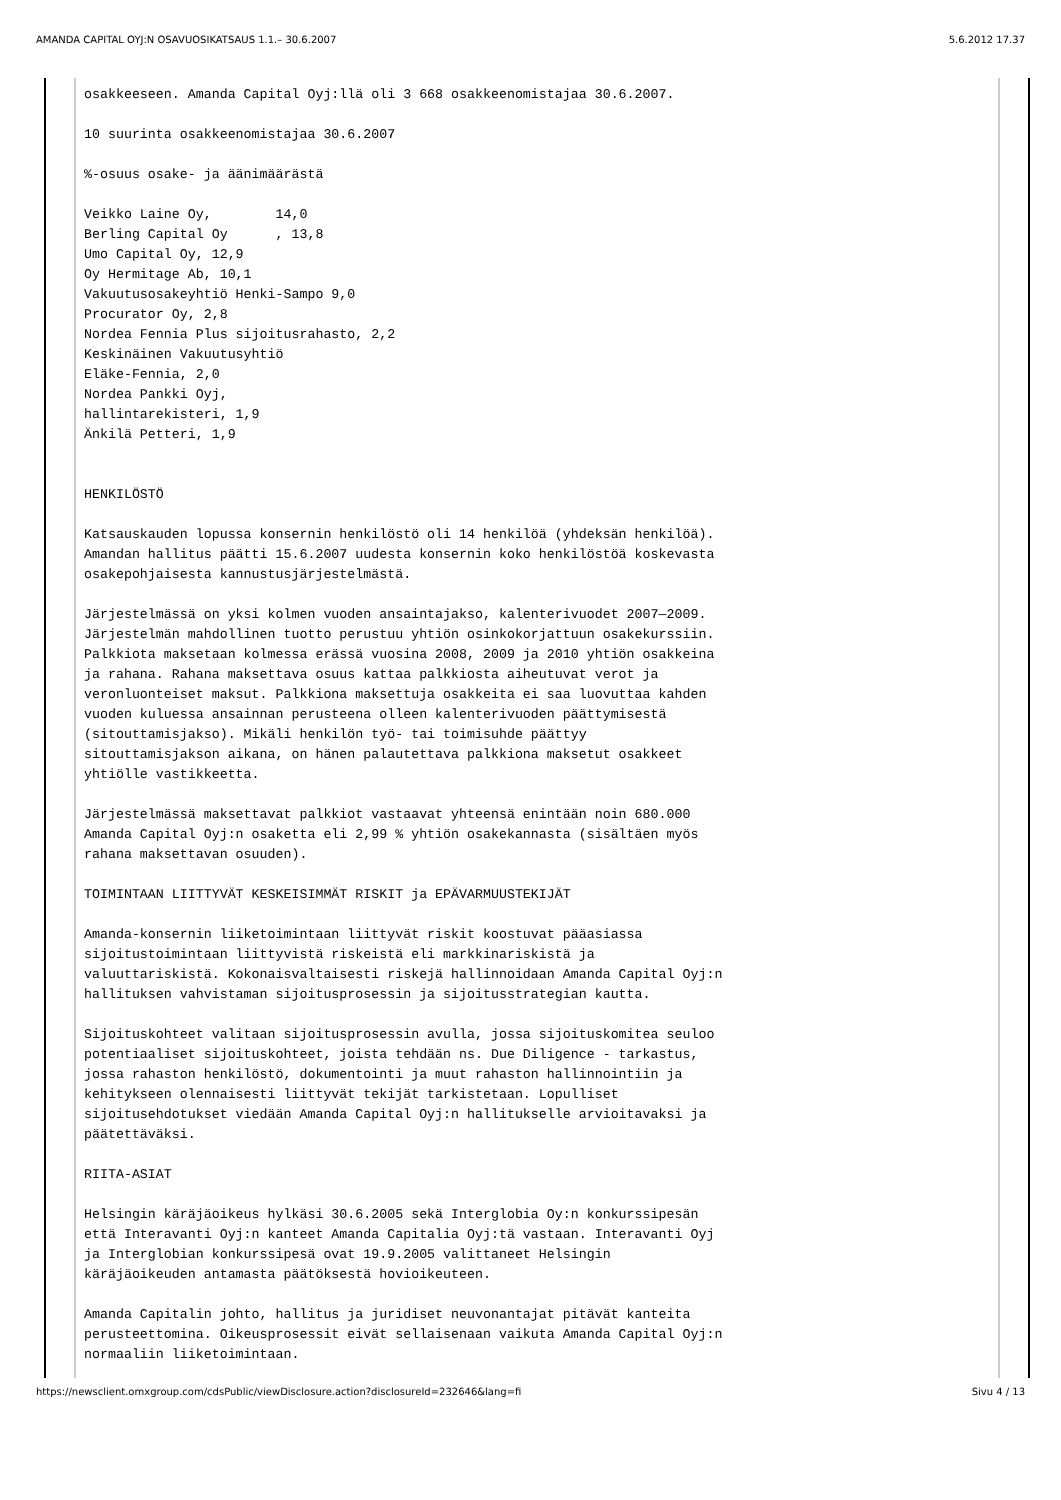AMANDA CAPITAL OYJ:N OSAVUOSIKATSAUS 1.1.– 30.6.2007 5.6.2012 17.37
osakkeeseen. Amanda Capital Oyj:llä oli 3 668 osakkeenomistajaa 30.6.2007.

10 suurinta osakkeenomistajaa 30.6.2007

%-osuus osake- ja äänimäärästä

Veikko Laine Oy,        14,0
Berling Capital Oy      , 13,8
Umo Capital Oy, 12,9
Oy Hermitage Ab, 10,1
Vakuutusosakeyhtiö Henki-Sampo 9,0
Procurator Oy, 2,8
Nordea Fennia Plus sijoitusrahasto, 2,2
Keskinäinen Vakuutusyhtiö
Eläke-Fennia, 2,0
Nordea Pankki Oyj,
hallintarekisteri, 1,9
Änkilä Petteri, 1,9


HENKILÖSTÖ

Katsauskauden lopussa konsernin henkilöstö oli 14 henkilöä (yhdeksän henkilöä).
Amandan hallitus päätti 15.6.2007 uudesta konsernin koko henkilöstöä koskevasta
osakepohjaisesta kannustusjärjestelmästä.

Järjestelmässä on yksi kolmen vuoden ansaintajakso, kalenterivuodet 2007—2009.
Järjestelmän mahdollinen tuotto perustuu yhtiön osinkokorjattuun osakekurssiin.
Palkkiota maksetaan kolmessa erässä vuosina 2008, 2009 ja 2010 yhtiön osakkeina
ja rahana. Rahana maksettava osuus kattaa palkkiosta aiheutuvat verot ja
veronluonteiset maksut. Palkkiona maksettuja osakkeita ei saa luovuttaa kahden
vuoden kuluessa ansainnan perusteena olleen kalenterivuoden päättymisestä
(sitouttamisjakso). Mikäli henkilön työ- tai toimisuhde päättyy
sitouttamisjakson aikana, on hänen palautettava palkkiona maksetut osakkeet
yhtiölle vastikkeetta.

Järjestelmässä maksettavat palkkiot vastaavat yhteensä enintään noin 680.000
Amanda Capital Oyj:n osaketta eli 2,99 % yhtiön osakekannasta (sisältäen myös
rahana maksettavan osuuden).

TOIMINTAAN LIITTYVÄT KESKEISIMMÄT RISKIT ja EPÄVARMUUSTEKIJÄT

Amanda-konsernin liiketoimintaan liittyvät riskit koostuvat pääasiassa
sijoitustoimintaan liittyvistä riskeistä eli markkinariskistä ja
valuuttariskistä. Kokonaisvaltaisesti riskejä hallinnoidaan Amanda Capital Oyj:n
hallituksen vahvistaman sijoitusprosessin ja sijoitusstrategian kautta.

Sijoituskohteet valitaan sijoitusprosessin avulla, jossa sijoituskomitea seuloo
potentiaaliset sijoituskohteet, joista tehdään ns. Due Diligence - tarkastus,
jossa rahaston henkilöstö, dokumentointi ja muut rahaston hallinnointiin ja
kehitykseen olennaisesti liittyvät tekijät tarkistetaan. Lopulliset
sijoitusehdotukset viedään Amanda Capital Oyj:n hallitukselle arvioitavaksi ja
päätettäväksi.

RIITA-ASIAT

Helsingin käräjäoikeus hylkäsi 30.6.2005 sekä Interglobia Oy:n konkurssipesän
että Interavanti Oyj:n kanteet Amanda Capitalia Oyj:tä vastaan. Interavanti Oyj
ja Interglobian konkurssipesä ovat 19.9.2005 valittaneet Helsingin
käräjäoikeuden antamasta päätöksestä hovioikeuteen.

Amanda Capitalin johto, hallitus ja juridiset neuvonantajat pitävät kanteita
perusteettomina. Oikeusprosessit eivät sellaisenaan vaikuta Amanda Capital Oyj:n
normaaliin liiketoimintaan.
https://newsclient.omxgroup.com/cdsPublic/viewDisclosure.action?disclosureId=232646&lang=fi Sivu 4 / 13